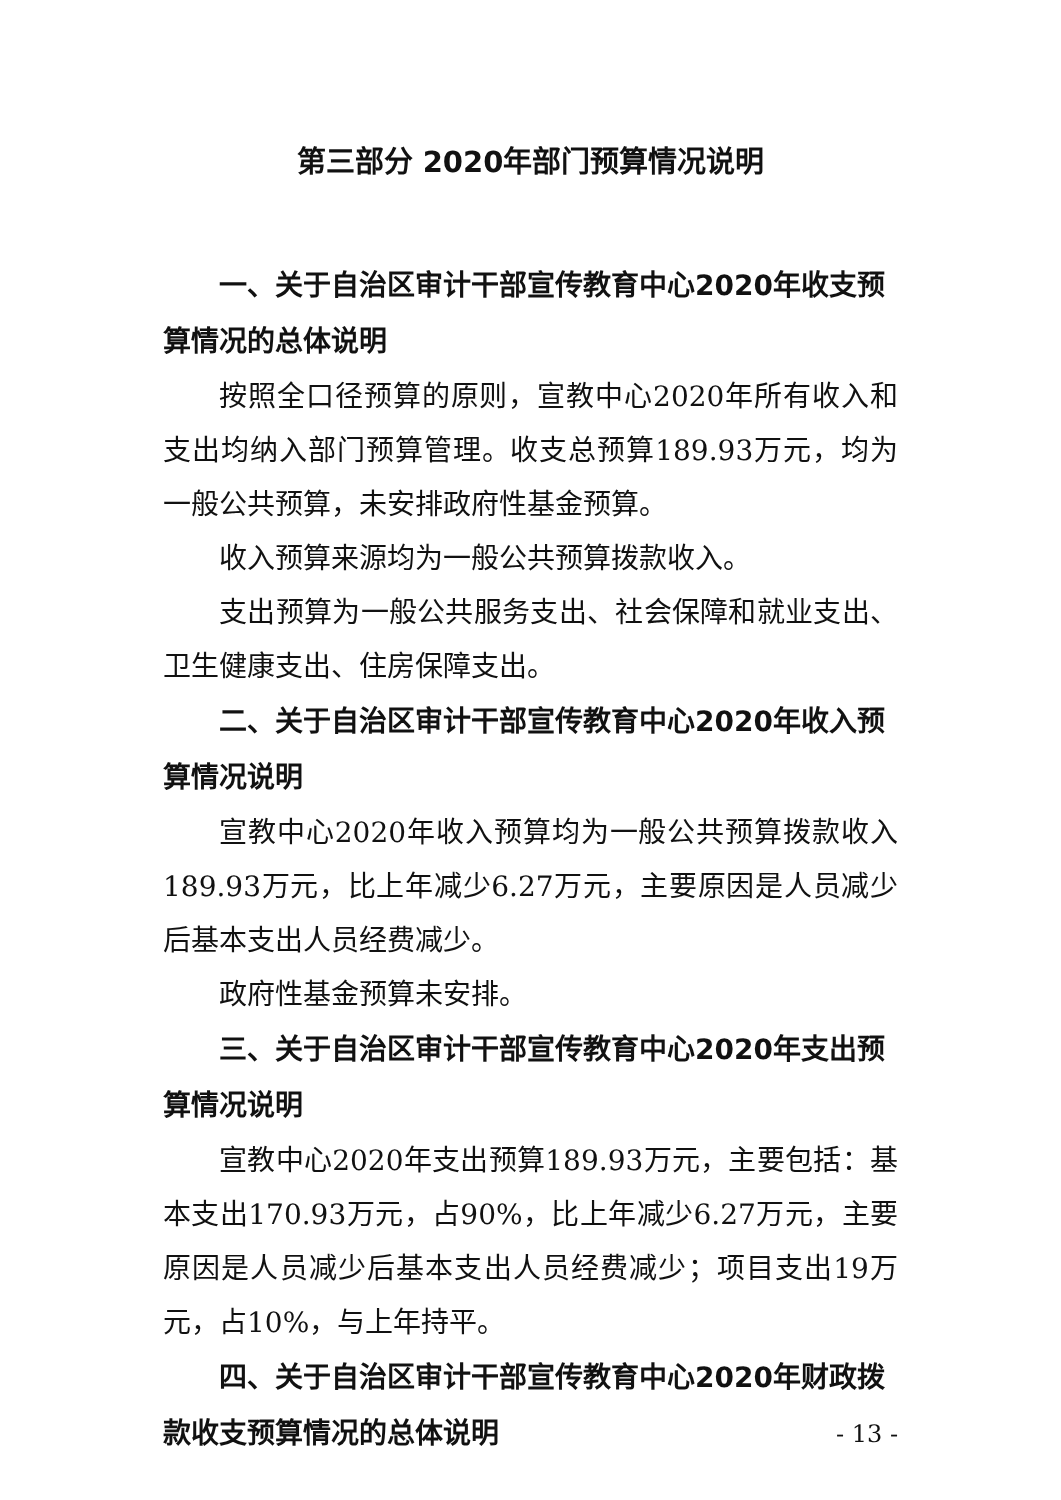第三部分 2020年部门预算情况说明
一、关于自治区审计干部宣传教育中心2020年收支预算情况的总体说明
按照全口径预算的原则，宣教中心2020年所有收入和支出均纳入部门预算管理。收支总预算189.93万元，均为一般公共预算，未安排政府性基金预算。
收入预算来源均为一般公共预算拨款收入。
支出预算为一般公共服务支出、社会保障和就业支出、卫生健康支出、住房保障支出。
二、关于自治区审计干部宣传教育中心2020年收入预算情况说明
宣教中心2020年收入预算均为一般公共预算拨款收入189.93万元，比上年减少6.27万元，主要原因是人员减少后基本支出人员经费减少。
政府性基金预算未安排。
三、关于自治区审计干部宣传教育中心2020年支出预算情况说明
宣教中心2020年支出预算189.93万元，主要包括：基本支出170.93万元，占90%，比上年减少6.27万元，主要原因是人员减少后基本支出人员经费减少；项目支出19万元，占10%，与上年持平。
四、关于自治区审计干部宣传教育中心2020年财政拨款收支预算情况的总体说明
- 13 -